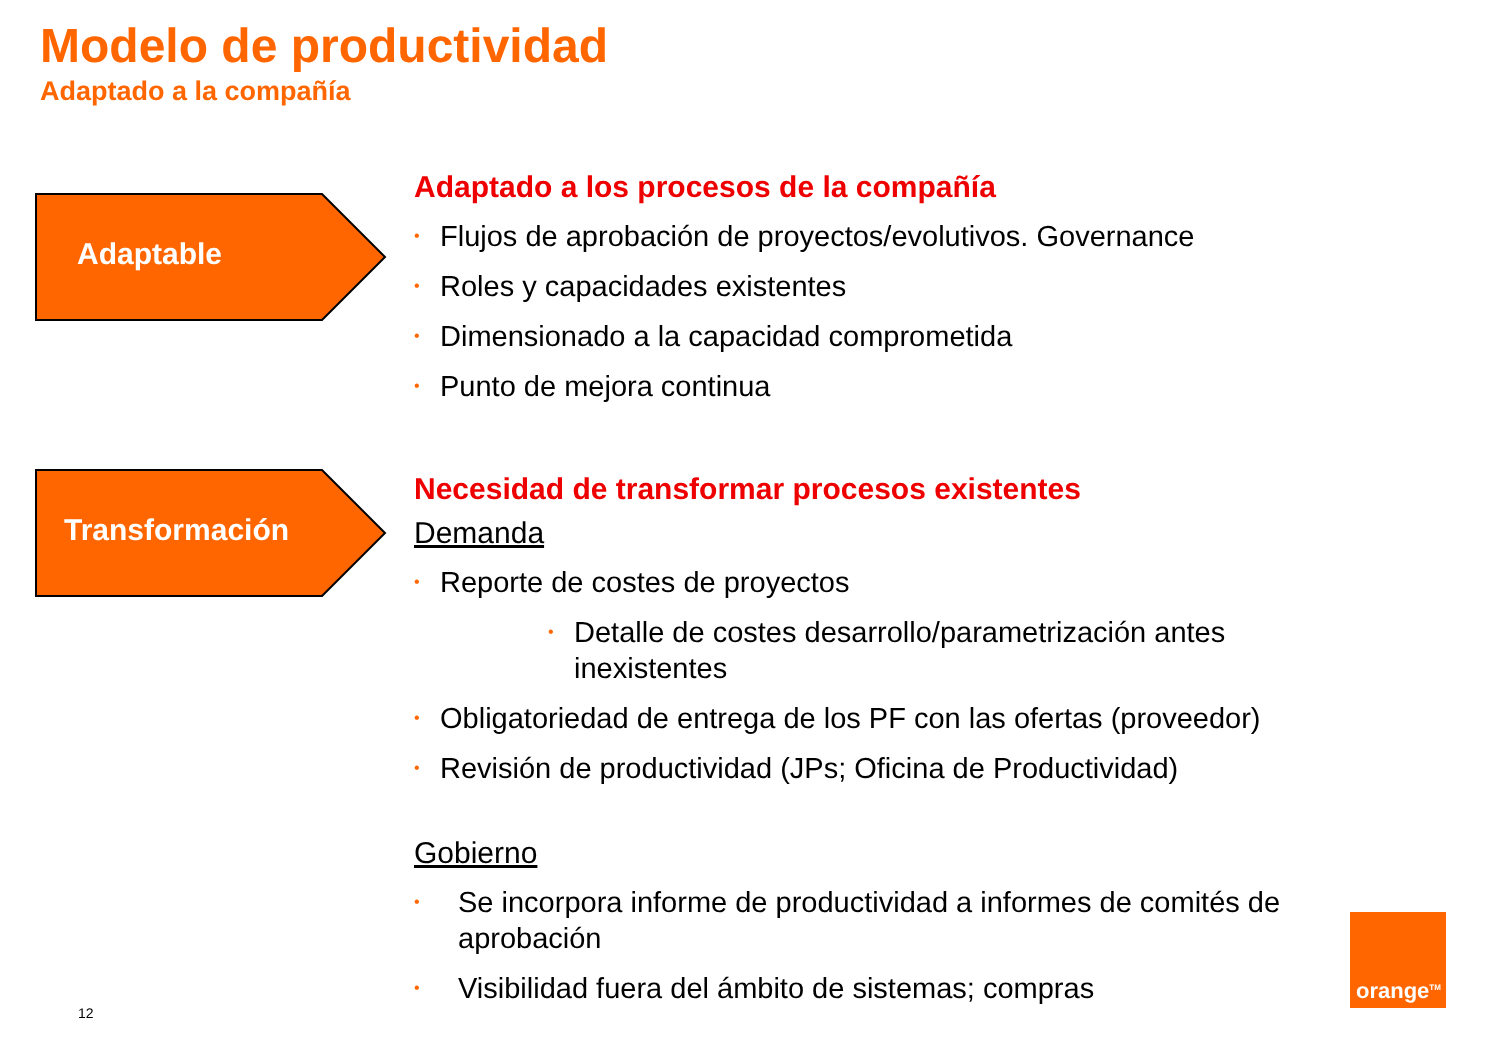Modelo de productividad
Adaptado a la compañía
Adaptable
Transformación
Adaptado a los procesos de la compañía
• Flujos de aprobación de proyectos/evolutivos. Governance
• Roles y capacidades existentes
• Dimensionado a la capacidad comprometida
• Punto de mejora continua
Necesidad de transformar procesos existentes
Demanda
• Reporte de costes de proyectos
• Detalle de costes desarrollo/parametrización antes inexistentes
• Obligatoriedad de entrega de los PF con las ofertas (proveedor)
• Revisión de productividad (JPs; Oficina de Productividad)
Gobierno
• Se incorpora informe de productividad a informes de comités de aprobación
• Visibilidad fuera del ámbito de sistemas; compras
12
orange<sup>TM</sup>